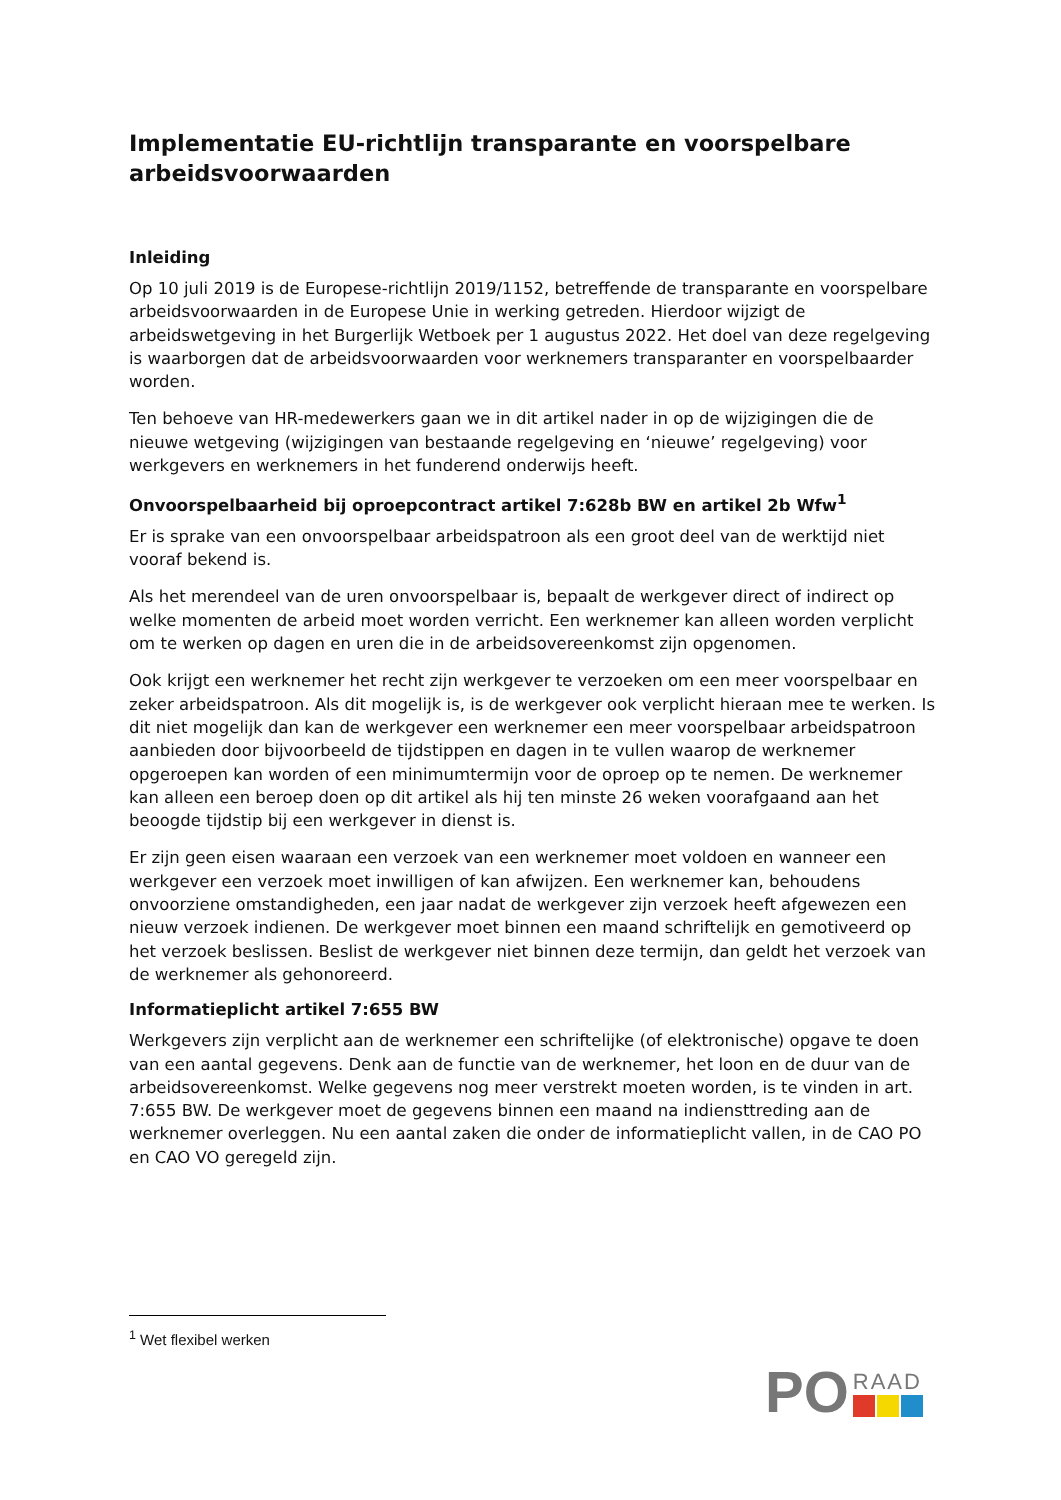Implementatie EU-richtlijn transparante en voorspelbare arbeidsvoorwaarden
Inleiding
Op 10 juli 2019 is de Europese-richtlijn 2019/1152, betreffende de transparante en voorspelbare arbeidsvoorwaarden in de Europese Unie in werking getreden. Hierdoor wijzigt de arbeidswetgeving in het Burgerlijk Wetboek per 1 augustus 2022. Het doel van deze regelgeving is waarborgen dat de arbeidsvoorwaarden voor werknemers transparanter en voorspelbaarder worden.
Ten behoeve van HR-medewerkers gaan we in dit artikel nader in op de wijzigingen die de nieuwe wetgeving (wijzigingen van bestaande regelgeving en ‘nieuwe’ regelgeving) voor werkgevers en werknemers in het funderend onderwijs heeft.
Onvoorspelbaarheid bij oproepcontract artikel 7:628b BW en artikel 2b Wfw<sup>1</sup>
Er is sprake van een onvoorspelbaar arbeidspatroon als een groot deel van de werktijd niet vooraf bekend is.
Als het merendeel van de uren onvoorspelbaar is, bepaalt de werkgever direct of indirect op welke momenten de arbeid moet worden verricht. Een werknemer kan alleen worden verplicht om te werken op dagen en uren die in de arbeidsovereenkomst zijn opgenomen.
Ook krijgt een werknemer het recht zijn werkgever te verzoeken om een meer voorspelbaar en zeker arbeidspatroon. Als dit mogelijk is, is de werkgever ook verplicht hieraan mee te werken. Is dit niet mogelijk dan kan de werkgever een werknemer een meer voorspelbaar arbeidspatroon aanbieden door bijvoorbeeld de tijdstippen en dagen in te vullen waarop de werknemer opgeroepen kan worden of een minimumtermijn voor de oproep op te nemen. De werknemer kan alleen een beroep doen op dit artikel als hij ten minste 26 weken voorafgaand aan het beoogde tijdstip bij een werkgever in dienst is.
Er zijn geen eisen waaraan een verzoek van een werknemer moet voldoen en wanneer een werkgever een verzoek moet inwilligen of kan afwijzen. Een werknemer kan, behoudens onvoorziene omstandigheden, een jaar nadat de werkgever zijn verzoek heeft afgewezen een nieuw verzoek indienen. De werkgever moet binnen een maand schriftelijk en gemotiveerd op het verzoek beslissen. Beslist de werkgever niet binnen deze termijn, dan geldt het verzoek van de werknemer als gehonoreerd.
Informatieplicht artikel 7:655 BW
Werkgevers zijn verplicht aan de werknemer een schriftelijke (of elektronische) opgave te doen van een aantal gegevens. Denk aan de functie van de werknemer, het loon en de duur van de arbeidsovereenkomst. Welke gegevens nog meer verstrekt moeten worden, is te vinden in art. 7:655 BW. De werkgever moet de gegevens binnen een maand na indiensttreding aan de werknemer overleggen. Nu een aantal zaken die onder de informatieplicht vallen, in de CAO PO en CAO VO geregeld zijn.
<sup>1</sup> Wet flexibel werken
PO
RAAD